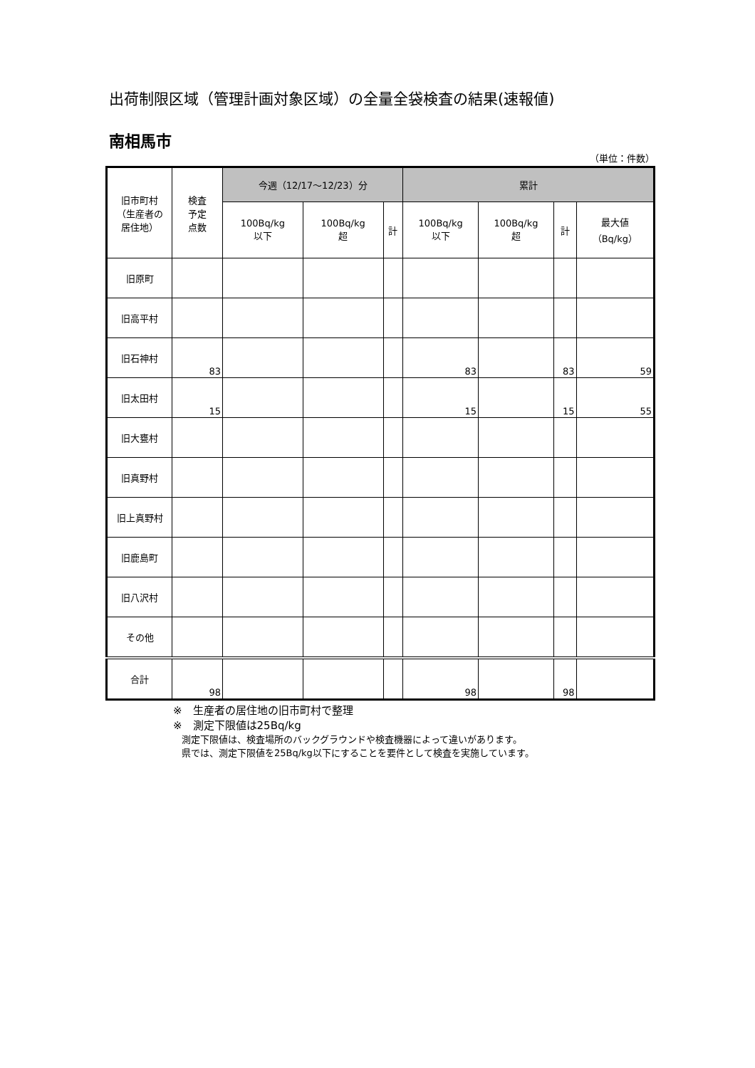出荷制限区域（管理計画対象区域）の全量全袋検査の結果(速報値)
南相馬市
（単位：件数）
| 旧市町村 （生産者の 居住地） | 検査 予定 点数 | 今週（12/17～12/23）分 | | | 累計 | | | |
| --- | --- | --- | --- | --- | --- | --- | --- | --- |
| | | 100Bq/kg 以下 | 100Bq/kg 超 | 計 | 100Bq/kg 以下 | 100Bq/kg 超 | 計 | 最大値 （Bq/kg） |
| 旧原町 | | | | | | | | |
| 旧高平村 | | | | | | | | |
| 旧石神村 | 83 | | | | 83 | | 83 | 59 |
| 旧太田村 | 15 | | | | 15 | | 15 | 55 |
| 旧大甕村 | | | | | | | | |
| 旧真野村 | | | | | | | | |
| 旧上真野村 | | | | | | | | |
| 旧鹿島町 | | | | | | | | |
| 旧八沢村 | | | | | | | | |
| その他 | | | | | | | | |
| 合計 | 98 | | | | 98 | | 98 | |
※　生産者の居住地の旧市町村で整理
※　測定下限値は25Bq/kg
測定下限値は、検査場所のバックグラウンドや検査機器によって違いがあります。
県では、測定下限値を25Bq/kg以下にすることを要件として検査を実施しています。